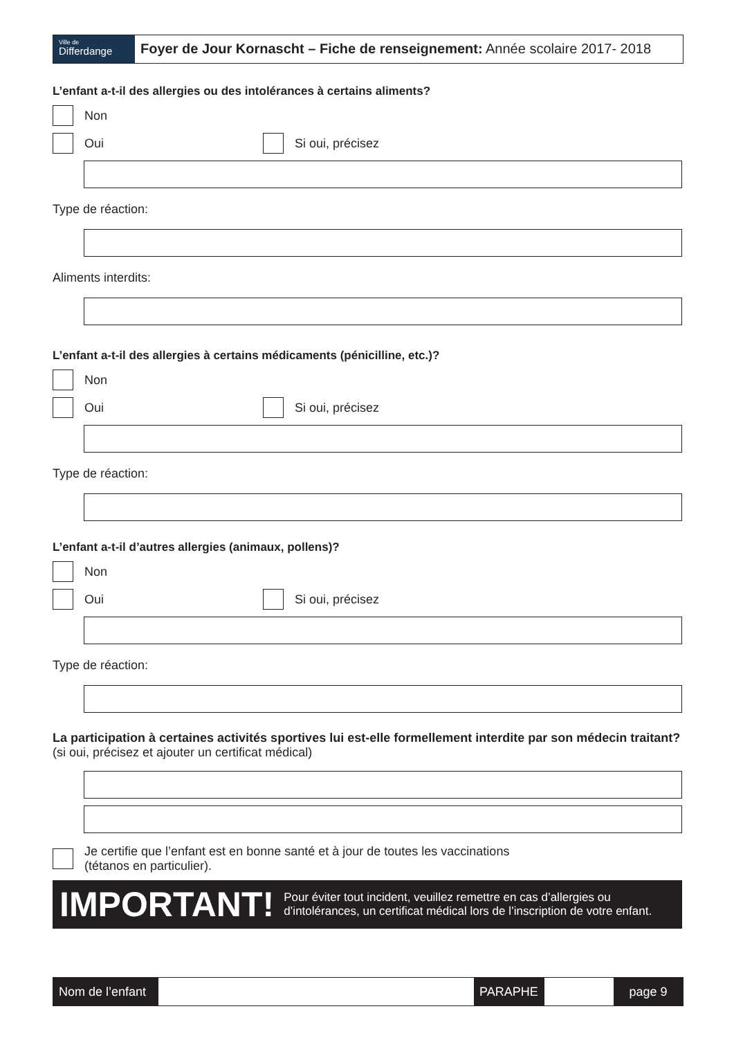Ville de
Differdange
Foyer de Jour Kornascht – Fiche de renseignement: Année scolaire 2017- 2018
L’enfant a-t-il des allergies ou des intolérances à certains aliments?
Non
Oui
Si oui, précisez
Type de réaction:
Aliments interdits:
L’enfant a-t-il des allergies à certains médicaments (pénicilline, etc.)?
Non
Oui
Si oui, précisez
Type de réaction:
L’enfant a-t-il d’autres allergies (animaux, pollens)?
Non
Oui
Si oui, précisez
Type de réaction:
La participation à certaines activités sportives lui est-elle formellement interdite par son médecin traitant? (si oui, précisez et ajouter un certificat médical)
Je certifie que l’enfant est en bonne santé et à jour de toutes les vaccinations
(tétanos en particulier).
IMPORTANT! Pour éviter tout incident, veuillez remettre en cas d’allergies ou d’intolérances, un certificat médical lors de l’inscription de votre enfant.
Nom de l’enfant
PARAPHE page 9